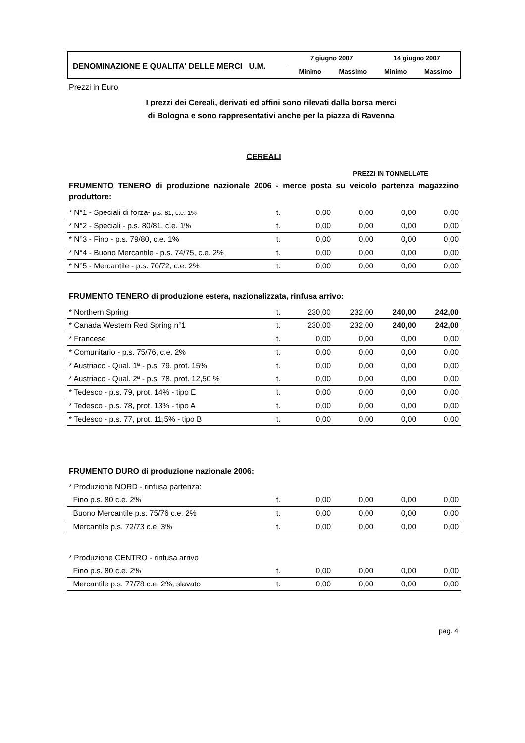DENOMINAZIONE E QUALITA' DELLE MERCI U.M.
7 giugno 2007 14 giugno 2007
Minimo Massimo Minimo Massimo
Prezzi in Euro
I prezzi dei Cereali, derivati ed affini sono rilevati dalla borsa merci
di Bologna e sono rappresentativi anche per la piazza di Ravenna
CEREALI
PREZZI IN TONNELLATE
FRUMENTO TENERO di produzione nazionale 2006 - merce posta su veicolo partenza magazzino produttore:
| * N°1 - Speciali di forza- p.s. 81, c.e. 1% | t. | 0,00 | 0,00 | 0,00 | 0,00 |
| * N°2 - Speciali - p.s. 80/81, c.e. 1% | t. | 0,00 | 0,00 | 0,00 | 0,00 |
| * N°3 - Fino - p.s. 79/80, c.e. 1% | t. | 0,00 | 0,00 | 0,00 | 0,00 |
| * N°4 - Buono Mercantile - p.s. 74/75, c.e. 2% | t. | 0,00 | 0,00 | 0,00 | 0,00 |
| * N°5 - Mercantile - p.s. 70/72, c.e. 2% | t. | 0,00 | 0,00 | 0,00 | 0,00 |
FRUMENTO TENERO di produzione estera, nazionalizzata, rinfusa arrivo:
| * Northern Spring | t. | 230,00 | 232,00 | 240,00 | 242,00 |
| * Canada Western Red Spring n°1 | t. | 230,00 | 232,00 | 240,00 | 242,00 |
| * Francese | t. | 0,00 | 0,00 | 0,00 | 0,00 |
| * Comunitario - p.s. 75/76, c.e. 2% | t. | 0,00 | 0,00 | 0,00 | 0,00 |
| * Austriaco - Qual. 1ª - p.s. 79, prot. 15% | t. | 0,00 | 0,00 | 0,00 | 0,00 |
| * Austriaco - Qual. 2ª - p.s. 78, prot. 12,50 % | t. | 0,00 | 0,00 | 0,00 | 0,00 |
| * Tedesco - p.s. 79, prot. 14% - tipo E | t. | 0,00 | 0,00 | 0,00 | 0,00 |
| * Tedesco - p.s. 78, prot. 13% - tipo A | t. | 0,00 | 0,00 | 0,00 | 0,00 |
| * Tedesco - p.s. 77, prot. 11,5% - tipo B | t. | 0,00 | 0,00 | 0,00 | 0,00 |
FRUMENTO DURO di produzione nazionale 2006:
| * Produzione NORD - rinfusa partenza: | | | | | |
| Fino p.s. 80 c.e. 2% | t. | 0,00 | 0,00 | 0,00 | 0,00 |
| Buono Mercantile p.s. 75/76 c.e. 2% | t. | 0,00 | 0,00 | 0,00 | 0,00 |
| Mercantile p.s. 72/73 c.e. 3% | t. | 0,00 | 0,00 | 0,00 | 0,00 |
| * Produzione CENTRO - rinfusa arrivo | | | | | |
| Fino p.s. 80 c.e. 2% | t. | 0,00 | 0,00 | 0,00 | 0,00 |
| Mercantile p.s. 77/78 c.e. 2%, slavato | t. | 0,00 | 0,00 | 0,00 | 0,00 |
pag. 4